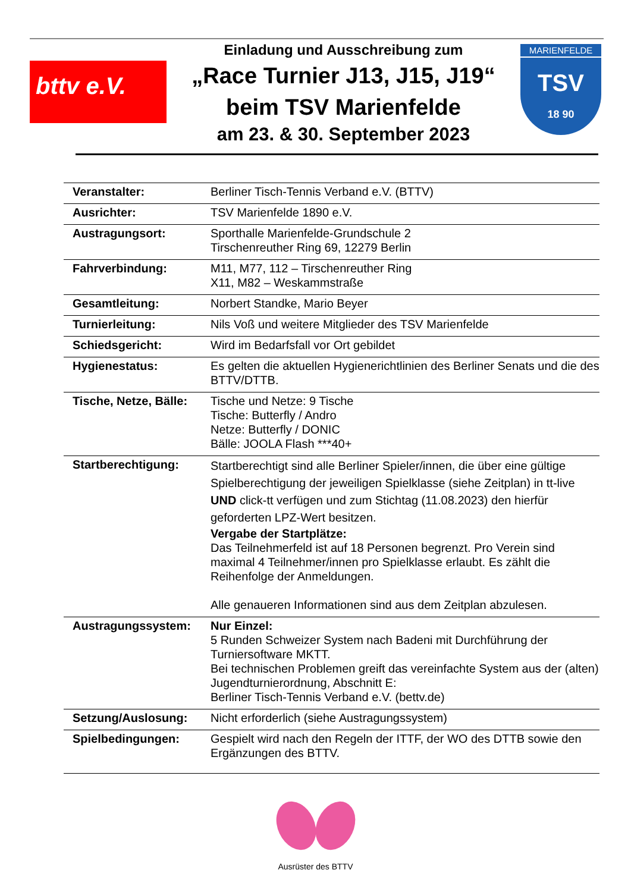bttv e.V.
Einladung und Ausschreibung zum
„Race Turnier J13, J15, J19“
beim TSV Marienfelde
am 23. & 30. September 2023
MARIENFELDE
TSV
18 90
| Veranstalter: | Berliner Tisch-Tennis Verband e.V. (BTTV) |
| Ausrichter: | TSV Marienfelde 1890 e.V. |
| Austragungsort: | Sporthalle Marienfelde-Grundschule 2 Tirschenreuther Ring 69, 12279 Berlin |
| Fahrverbindung: | M11, M77, 112 – Tirschenreuther Ring X11, M82 – Weskammstraße |
| Gesamtleitung: | Norbert Standke, Mario Beyer |
| Turnierleitung: | Nils Voß und weitere Mitglieder des TSV Marienfelde |
| Schiedsgericht: | Wird im Bedarfsfall vor Ort gebildet |
| Hygienestatus: | Es gelten die aktuellen Hygienerichtlinien des Berliner Senats und die des BTTV/DTTB. |
| Tische, Netze, Bälle: | Tische und Netze: 9 Tische Tische: Butterfly / Andro Netze: Butterfly / DONIC Bälle: JOOLA Flash ***40+ |
| Startberechtigung: | Startberechtigt sind alle Berliner Spieler/innen, die über eine gültige Spielberechtigung der jeweiligen Spielklasse (siehe Zeitplan) in tt-live UND click-tt verfügen und zum Stichtag (11.08.2023) den hierfür geforderten LPZ-Wert besitzen. Vergabe der Startplätze: Das Teilnehmerfeld ist auf 18 Personen begrenzt. Pro Verein sind maximal 4 Teilnehmer/innen pro Spielklasse erlaubt. Es zählt die Reihenfolge der Anmeldungen. Alle genaueren Informationen sind aus dem Zeitplan abzulesen. |
| Austragungssystem: | Nur Einzel: 5 Runden Schweizer System nach Badeni mit Durchführung der Turniersoftware MKTT. Bei technischen Problemen greift das vereinfachte System aus der (alten) Jugendturnierordnung, Abschnitt E: Berliner Tisch-Tennis Verband e.V. (bettv.de) |
| Setzung/Auslosung: | Nicht erforderlich (siehe Austragungssystem) |
| Spielbedingungen: | Gespielt wird nach den Regeln der ITTF, der WO des DTTB sowie den Ergänzungen des BTTV. |
Ausrüster des BTTV